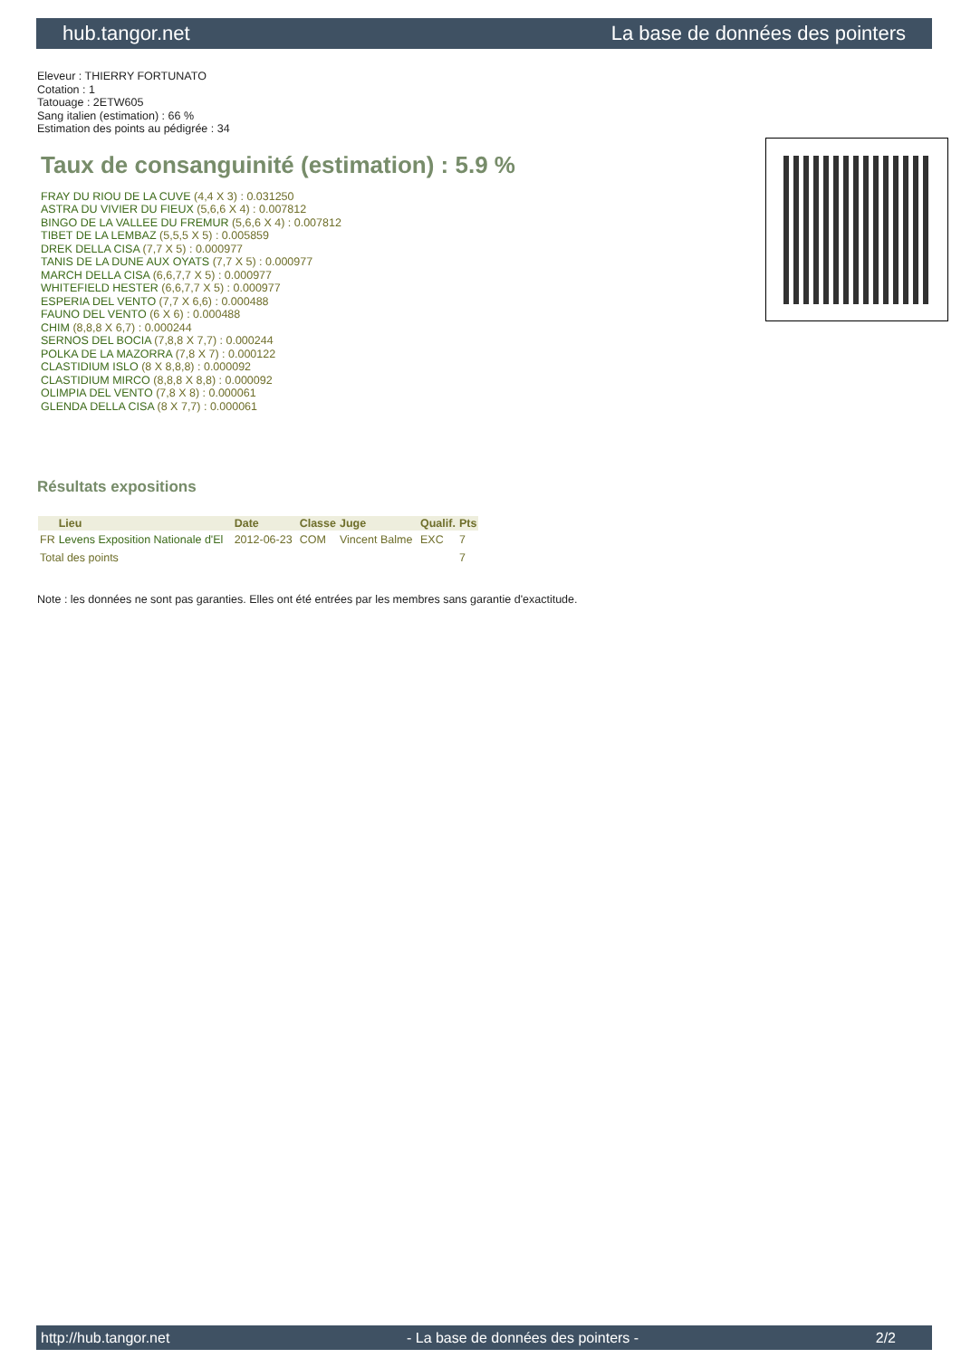hub.tangor.net La base de données des pointers
Eleveur : THIERRY FORTUNATO
Cotation : 1
Tatouage : 2ETW605
Sang italien (estimation) : 66 %
Estimation des points au pédigrée : 34
Taux de consanguinité (estimation) : 5.9 %
FRAY DU RIOU DE LA CUVE (4,4 X 3) : 0.031250
ASTRA DU VIVIER DU FIEUX (5,6,6 X 4) : 0.007812
BINGO DE LA VALLEE DU FREMUR (5,6,6 X 4) : 0.007812
TIBET DE LA LEMBAZ (5,5,5 X 5) : 0.005859
DREK DELLA CISA (7,7 X 5) : 0.000977
TANIS DE LA DUNE AUX OYATS (7,7 X 5) : 0.000977
MARCH DELLA CISA (6,6,7,7 X 5) : 0.000977
WHITEFIELD HESTER (6,6,7,7 X 5) : 0.000977
ESPERIA DEL VENTO (7,7 X 6,6) : 0.000488
FAUNO DEL VENTO (6 X 6) : 0.000488
CHIM (8,8,8 X 6,7) : 0.000244
SERNOS DEL BOCIA (7,8,8 X 7,7) : 0.000244
POLKA DE LA MAZORRA (7,8 X 7) : 0.000122
CLASTIDIUM ISLO (8 X 8,8,8) : 0.000092
CLASTIDIUM MIRCO (8,8,8 X 8,8) : 0.000092
OLIMPIA DEL VENTO (7,8 X 8) : 0.000061
GLENDA DELLA CISA (8 X 7,7) : 0.000061
Résultats expositions
| | Lieu | Date | Classe | Juge | Qualif. | Pts |
| --- | --- | --- | --- | --- | --- | --- |
| FR | Levens Exposition Nationale d'El | 2012-06-23 | COM | Vincent Balme | EXC | 7 |
| Total des points | | | | | | 7 |
Note : les données ne sont pas garanties. Elles ont été entrées par les membres sans garantie d'exactitude.
http://hub.tangor.net - La base de données des pointers - 2/2